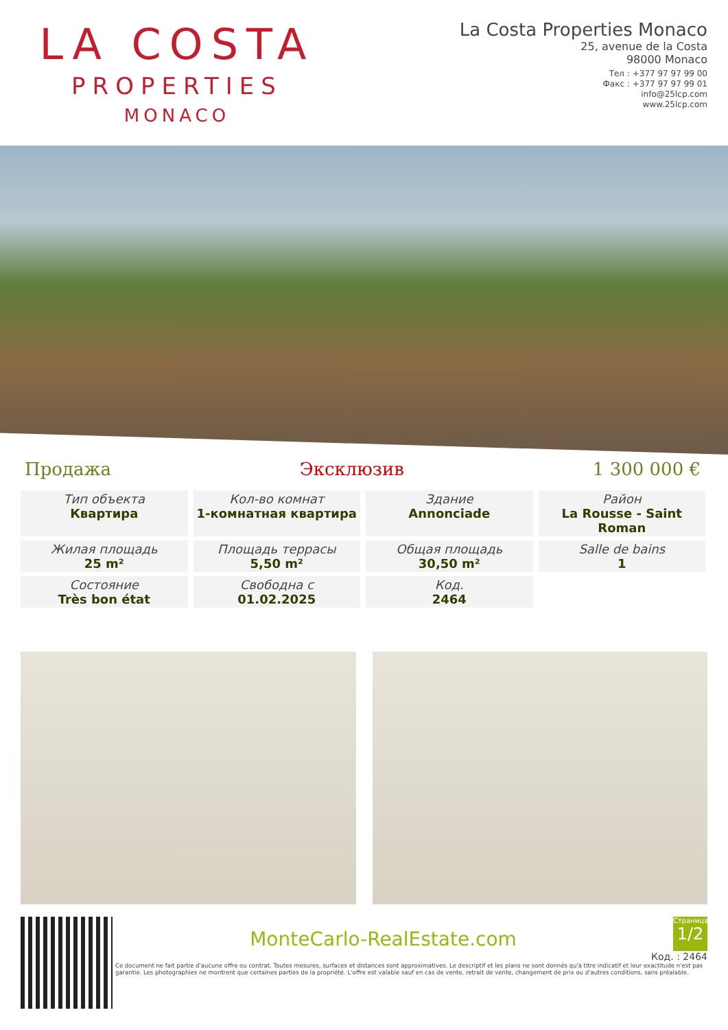LA COSTA
PROPERTIES
MONACO
La Costa Properties Monaco
25, avenue de la Costa
98000 Monaco
Тел : +377 97 97 99 00
Факс : +377 97 97 99 01
info@25lcp.com
www.25lcp.com
Продажа Эксклюзив 1 300 000 €
| Тип объекта Квартира | Кол-во комнат 1-комнатная квартира | Здание Annonciade | Район La Rousse - Saint Roman |
| Жилая площадь 25 m² | Площадь террасы 5,50 m² | Общая площадь 30,50 m² | Salle de bains 1 |
| Состояние Très bon état | Свободна с 01.02.2025 | Код. 2464 | |
Страница
1/2
Код. : 2464
MonteCarlo-RealEstate.com
Ce document ne fait partie d'aucune offre ou contrat. Toutes mesures, surfaces et distances sont approximatives. Le descriptif et les plans ne sont donnés qu'à titre indicatif et leur exactitude n'est pas garantie. Les photographies ne montrent que certaines parties de la propriété. L'offre est valable sauf en cas de vente, retrait de vente, changement de prix ou d'autres conditions, sans préalable.